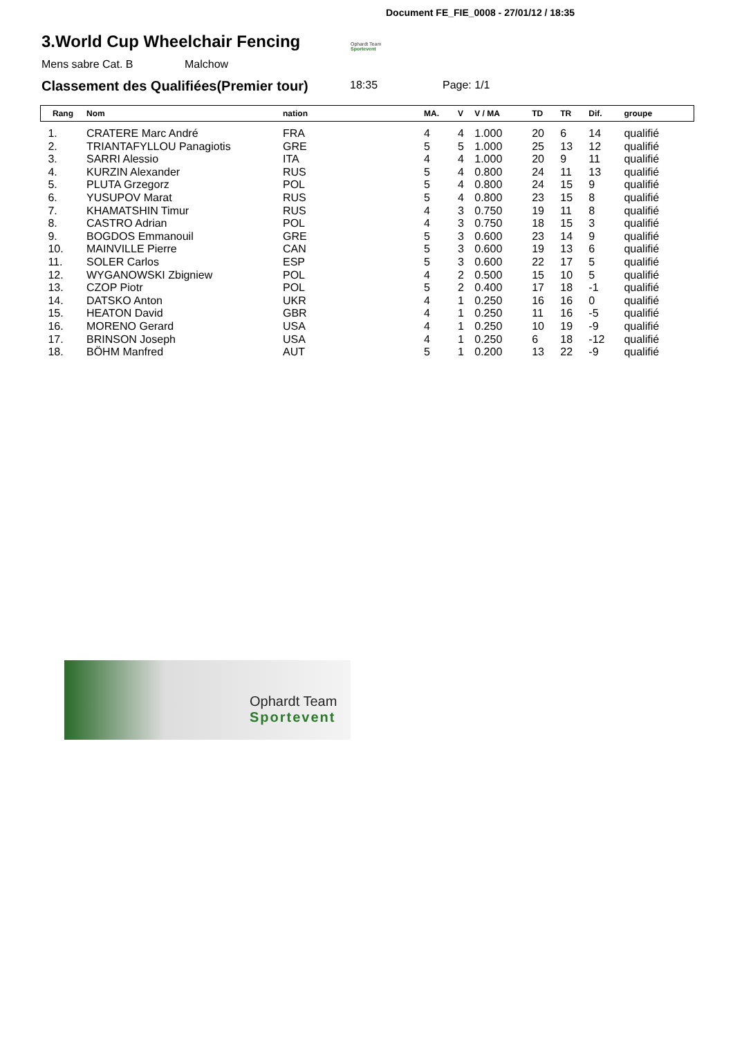Document FE_FIE_0008 - 27/01/12 / 18:35
3.World Cup Wheelchair Fencing
Ophardt Team
Sportevent
Mens sabre Cat. B Malchow
Classement des Qualifiées(Premier tour)
18:35 Page: 1/1
| Rang | Nom | nation | MA. | V | V / MA | TD | TR | Dif. | groupe |
| --- | --- | --- | --- | --- | --- | --- | --- | --- | --- |
| 1. | CRATERE Marc André | FRA | 4 | 4 | 1.000 | 20 | 6 | 14 | qualifié |
| 2. | TRIANTAFYLLOU Panagiotis | GRE | 5 | 5 | 1.000 | 25 | 13 | 12 | qualifié |
| 3. | SARRI Alessio | ITA | 4 | 4 | 1.000 | 20 | 9 | 11 | qualifié |
| 4. | KURZIN Alexander | RUS | 5 | 4 | 0.800 | 24 | 11 | 13 | qualifié |
| 5. | PLUTA Grzegorz | POL | 5 | 4 | 0.800 | 24 | 15 | 9 | qualifié |
| 6. | YUSUPOV Marat | RUS | 5 | 4 | 0.800 | 23 | 15 | 8 | qualifié |
| 7. | KHAMATSHIN Timur | RUS | 4 | 3 | 0.750 | 19 | 11 | 8 | qualifié |
| 8. | CASTRO Adrian | POL | 4 | 3 | 0.750 | 18 | 15 | 3 | qualifié |
| 9. | BOGDOS Emmanouil | GRE | 5 | 3 | 0.600 | 23 | 14 | 9 | qualifié |
| 10. | MAINVILLE Pierre | CAN | 5 | 3 | 0.600 | 19 | 13 | 6 | qualifié |
| 11. | SOLER Carlos | ESP | 5 | 3 | 0.600 | 22 | 17 | 5 | qualifié |
| 12. | WYGANOWSKI Zbigniew | POL | 4 | 2 | 0.500 | 15 | 10 | 5 | qualifié |
| 13. | CZOP Piotr | POL | 5 | 2 | 0.400 | 17 | 18 | -1 | qualifié |
| 14. | DATSKO Anton | UKR | 4 | 1 | 0.250 | 16 | 16 | 0 | qualifié |
| 15. | HEATON David | GBR | 4 | 1 | 0.250 | 11 | 16 | -5 | qualifié |
| 16. | MORENO Gerard | USA | 4 | 1 | 0.250 | 10 | 19 | -9 | qualifié |
| 17. | BRINSON Joseph | USA | 4 | 1 | 0.250 | 6 | 18 | -12 | qualifié |
| 18. | BÖHM Manfred | AUT | 5 | 1 | 0.200 | 13 | 22 | -9 | qualifié |
Ophardt Team
Sportevent